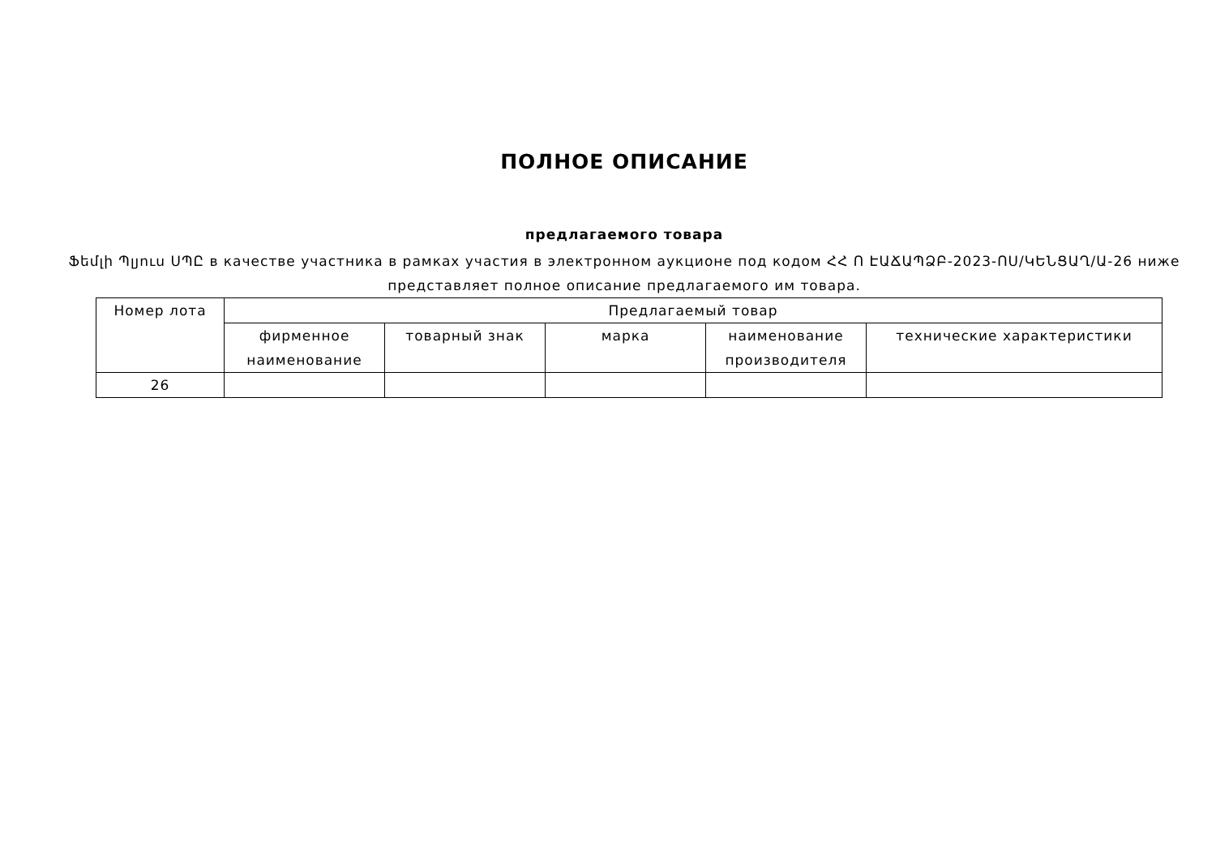ПОЛНОЕ ОПИСАНИЕ
предлагаемого товара
Ֆեմլի Պլյուս ՍՊԸ в качестве участника в рамках участия в электронном аукционе под кодом ՀՀ Ո ԷԱՃԱՊՁԲ-2023-ՈՍ/ԿԵՆՑԱՂ/Ա-26 ниже представляет полное описание предлагаемого им товара.
| Номер лота | Предлагаемый товар | | | | |
| --- | --- | --- | --- | --- | --- |
| | фирменное наименование | товарный знак | марка | наименование производителя | технические характеристики |
| 26 | | | | | |